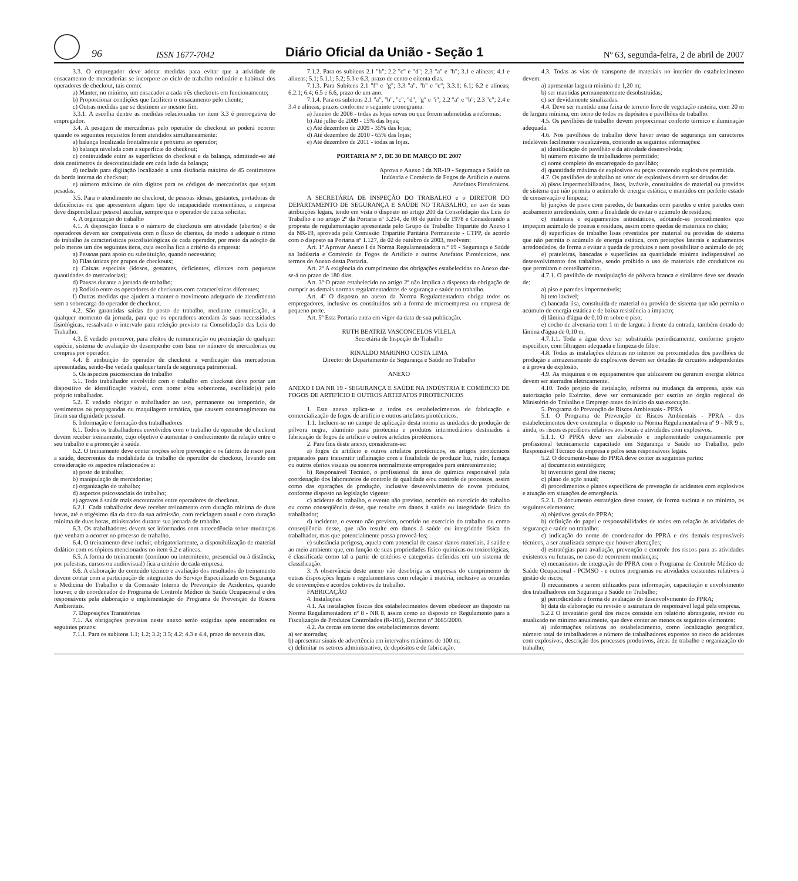96
ISSN 1677-7042
Diário Oficial da União - Seção 1
Nº 63, segunda-feira, 2 de abril de 2007
3.3. O empregador deve adotar medidas para evitar que a atividade de ensacamento de mercadorias se incorpore ao ciclo de trabalho ordinário e habitual dos operadores de checkout, tais como:
a) Manter, no mínimo, um ensacador a cada três checkouts em funcionamento;
b) Proporcionar condições que facilitem o ensacamento pelo cliente;
c) Outras medidas que se destinem ao mesmo fim.
3.3.1. A escolha dentre as medidas relacionadas no item 3.3 é prerrogativa do empregador.
3.4. A pesagem de mercadorias pelo operador de checkout só poderá ocorrer quando os seguintes requisitos forem atendidos simultaneamente:
a) balança localizada frontalmente e próxima ao operador;
b) balança nivelada com a superfície do checkout;
c) continuidade entre as superfícies do checkout e da balança, admitindo-se até dois centímetros de descontinuidade em cada lado da balança;
d) teclado para digitação localizado a uma distância máxima de 45 centímetros da borda interna do checkout;
e) número máximo de oito dígitos para os códigos de mercadorias que sejam pesadas.
3.5. Para o atendimento no checkout, de pessoas idosas, gestantes, portadoras de deficiências ou que apresentem algum tipo de incapacidade momentânea, a empresa deve disponibilizar pessoal auxiliar, sempre que o operador de caixa solicitar.
4. A organização do trabalho
4.1. A disposição física e o número de checkouts em atividade (abertos) e de operadores devem ser compatíveis com o fluxo de clientes, de modo a adequar o ritmo de trabalho às características psicofisiológicas de cada operador, por meio da adoção de pelo menos um dos seguintes itens, cuja escolha fica a critério da empresa:
a) Pessoas para apoio ou substituição, quando necessário;
b) Filas únicas por grupos de checkouts;
c) Caixas especiais (idosos, gestantes, deficientes, clientes com pequenas quantidades de mercadorias);
d) Pausas durante a jornada de trabalho;
e) Rodízio entre os operadores de checkouts com características diferentes;
f) Outras medidas que ajudem a manter o movimento adequado de atendimento sem a sobrecarga do operador de checkout.
4.2. São garantidas saídas do posto de trabalho, mediante comunicação, a qualquer momento da jornada, para que os operadores atendam às suas necessidades fisiológicas, ressalvado o intervalo para refeição previsto na Consolidação das Leis do Trabalho.
4.3. É vedado promover, para efeitos de remuneração ou premiação de qualquer espécie, sistema de avaliação do desempenho com base no número de mercadorias ou compras por operador.
4.4. É atribuição do operador de checkout a verificação das mercadorias apresentadas, sendo-lhe vedada qualquer tarefa de segurança patrimonial.
5. Os aspectos psicossociais do trabalho
5.1. Todo trabalhador envolvido com o trabalho em checkout deve portar um dispositivo de identificação visível, com nome e/ou sobrenome, escolhido(s) pelo próprio trabalhador.
5.2. É vedado obrigar o trabalhador ao uso, permanente ou temporário, de vestimentas ou propagandas ou maquilagem temática, que causem constrangimento ou firam sua dignidade pessoal.
6. Informação e formação dos trabalhadores
6.1. Todos os trabalhadores envolvidos com o trabalho de operador de checkout devem receber treinamento, cujo objetivo é aumentar o conhecimento da relação entre o seu trabalho e a promoção à saúde.
6.2. O treinamento deve conter noções sobre prevenção e os fatores de risco para a saúde, decorrentes da modalidade de trabalho de operador de checkout, levando em consideração os aspectos relacionados a:
a) posto de trabalho;
b) manipulação de mercadorias;
c) organização do trabalho;
d) aspectos psicossociais do trabalho;
e) agravos à saúde mais encontrados entre operadores de checkout.
6.2.1. Cada trabalhador deve receber treinamento com duração mínima de duas horas, até o trigésimo dia da data da sua admissão, com reciclagem anual e com duração mínima de duas horas, ministrados durante sua jornada de trabalho.
6.3. Os trabalhadores devem ser informados com antecedência sobre mudanças que venham a ocorrer no processo de trabalho.
6.4. O treinamento deve incluir, obrigatoriamente, a disponibilização de material didático com os tópicos mencionados no item 6.2 e alíneas.
6.5. A forma do treinamento (contínuo ou intermitente, presencial ou à distância, por palestras, cursos ou audiovisual) fica a critério de cada empresa.
6.6. A elaboração do conteúdo técnico e avaliação dos resultados do treinamento devem contar com a participação de integrantes do Serviço Especializado em Segurança e Medicina do Trabalho e da Comissão Interna de Prevenção de Acidentes, quando houver, e do coordenador do Programa de Controle Médico de Saúde Ocupacional e dos responsáveis pela elaboração e implementação do Programa de Prevenção de Riscos Ambientais.
7. Disposições Transitórias
7.1. As obrigações previstas neste anexo serão exigidas após encerrados os seguintes prazos:
7.1.1. Para os subitens 1.1; 1.2; 3.2; 3.5; 4.2; 4.3 e 4.4, prazo de noventa dias.
7.1.2. Para os subitens 2.1 "h"; 2.2 "c" e "d"; 2.3 "a" e "b"; 3.1 e alíneas; 4.1 e alíneas; 5.1; 5.1.1; 5.2; 5.3 e 6.3, prazo de cento e oitenta dias.
7.1.3. Para Subitens 2.1 "f" e "g"; 3.3 "a", "b" e "c"; 3.3.1; 6.1; 6.2 e alíneas; 6.2.1; 6.4; 6.5 e 6.6, prazo de um ano.
7.1.4. Para os subitens 2.1 "a", "b", "c", "d", "g" e "i"; 2.2 "a" e "b"; 2.3 "c"; 2.4 e 3.4 e alíneas, prazos conforme o seguinte cronograma:
a) Janeiro de 2008 - todas as lojas novas ou que forem submetidas a reformas;
b) Até julho de 2009 - 15% das lojas;
c) Até dezembro de 2009 - 35% das lojas;
d) Até dezembro de 2010 - 65% das lojas;
e) Até dezembro de 2011 - todas as lojas.
PORTARIA Nº 7, DE 30 DE MARÇO DE 2007
Aprova o Anexo I da NR-19 - Segurança e Saúde na Indústria e Comércio de Fogos de Artifício e outros Artefatos Pirotécnicos.
A SECRETÁRIA DE INSPEÇÃO DO TRABALHO e o DIRETOR DO DEPARTAMENTO DE SEGURANÇA E SAÚDE NO TRABALHO, no uso de suas atribuições legais, tendo em vista o disposto no artigo 200 da Consolidação das Leis do Trabalho e no artigo 2º da Portaria nº 3.214, de 08 de junho de 1978 e Considerando a proposta de regulamentação apresentada pelo Grupo de Trabalho Tripartite do Anexo I da NR-19, aprovada pela Comissão Tripartite Paritária Permanente - CTPP, de acordo com o disposto na Portaria nº 1.127, de 02 de outubro de 2003, resolvem:
Art. 1º Aprovar Anexo I da Norma Regulamentadora n.º 19 - Segurança e Saúde na Indústria e Comércio de Fogos de Artifício e outros Artefatos Pirotécnicos, nos termos do Anexo desta Portaria.
Art. 2º A exigência do cumprimento das obrigações estabelecidas no Anexo dar-se-á no prazo de 180 dias.
Art. 3º O prazo estabelecido no artigo 2º não implica a dispensa da obrigação de cumprir as demais normas regulamentadoras de segurança e saúde no trabalho.
Art. 4º O disposto no anexo da Norma Regulamentadora obriga todos os empregadores, inclusive os constituídos sob a forma de microempresa ou empresa de pequeno porte.
Art. 5º Esta Portaria entra em vigor da data de sua publicação.
RUTH BEATRIZ VASCONCELOS VILELA
Secretária de Inspeção do Trabalho
RINALDO MARINHO COSTA LIMA
Director do Departamento de Segurança e Saúde no Trabalho
ANEXO
ANEXO I DA NR 19 - SEGURANÇA E SAÚDE NA INDÚSTRIA E COMÉRCIO DE FOGOS DE ARTIFÍCIO E OUTROS ARTEFATOS PIROTÉCNICOS
1. Este anexo aplica-se a todos os estabelecimentos de fabricação e comercialização de fogos de artifício e outros artefatos pirotécnicos.
1.1. Incluem-se no campo de aplicação desta norma as unidades de produção de pólvora negra, alumínio para pirotecnia e produtos intermediários destinados à fabricação de fogos de artifício e outros artefatos pirotécnicos.
2. Para fins deste anexo, consideram-se:
a) fogos de artifício e outros artefatos pirotécnicos, os artigos pirotécnicos preparados para transmitir inflamação com a finalidade de produzir luz, ruído, fumaça ou outros efeitos visuais ou sonoros normalmente empregados para entretenimento;
b) Responsável Técnico, o profissional da área de química responsável pela coordenação dos laboratórios de controle de qualidade e/ou controle de processos, assim como das operações de produção, inclusive desenvolvimento de novos produtos, conforme disposto na legislação vigente;
c) acidente do trabalho, o evento não previsto, ocorrido no exercício do trabalho ou como conseqüência desse, que resulte em danos à saúde ou integridade física do trabalhador;
d) incidente, o evento não previsto, ocorrido no exercício do trabalho ou como conseqüência desse, que não resulte em danos à saúde ou integridade física do trabalhador, mas que potencialmente possa provocá-los;
e) substância perigosa, aquela com potencial de causar danos materiais, à saúde e ao meio ambiente que, em função de suas propriedades físico-químicas ou toxicológicas, é classificada como tal a partir de critérios e categorias definidas em um sistema de classificação.
3. A observância deste anexo não desobriga as empresas do cumprimento de outras disposições legais e regulamentares com relação à matéria, inclusive as oriundas de convenções e acordos coletivos de trabalho.
FABRICAÇÃO
4. Instalações
4.1. As instalações físicas dos estabelecimentos devem obedecer ao disposto na Norma Regulamentadora nº 8 - NR 8, assim como ao disposto no Regulamento para a Fiscalização de Produtos Controlados (R-105), Decreto nº 3665/2000.
4.2. As cercas em torno dos estabelecimentos devem:
a) ser aterradas;
b) apresentar sinais de advertência em intervalos máximos de 100 m;
c) delimitar os setores administrativo, de depósitos e de fabricação.
4.3. Todas as vias de transporte de materiais no interior do estabelecimento devem:
a) apresentar largura mínima de 1,20 m;
b) ser mantidas permanentemente desobstruídas;
c) ser devidamente sinalizadas.
4.4. Deve ser mantida uma faixa de terreno livre de vegetação rasteira, com 20 m de largura mínima, em torno de todos os depósitos e pavilhões de trabalho.
4.5. Os pavilhões de trabalho devem proporcionar conforto térmico e iluminação adequada.
4.6. Nos pavilhões de trabalho deve haver aviso de segurança em caracteres indeléveis facilmente visualizáveis, contendo as seguintes informações:
a) identificação do pavilhão e da atividade desenvolvida;
b) número máximo de trabalhadores permitido;
c) nome completo do encarregado do pavilhão;
d) quantidade máxima de explosivos ou peças contendo explosivos permitida.
4.7. Os pavilhões de trabalho no setor de explosivos devem ser dotados de:
a) pisos impermeabilizados, lisos, laváveis, constituídos de material ou providos de sistema que não permita o acúmulo de energia estática, e mantidos em perfeito estado de conservação e limpeza;
b) junções de pisos com paredes, de bancadas com paredes e entre paredes com acabamento arredondado, com a finalidade de evitar o acúmulo de resíduos;
c) materiais e equipamentos antiestáticos, adotando-se procedimentos que impeçam acúmulo de poeiras e resíduos, assim como quedas de materiais no chão;
d) superfícies de trabalho lisas revestidas por material ou providas de sistema que não permita o acúmulo de energia estática, com proteções laterais e acabamentos arredondados, de forma a evitar a queda de produtos e nem possibilitar o acúmulo de pó;
e) prateleiras, bancadas e superfícies na quantidade mínima indispensável ao desenvolvimento dos trabalhos, sendo proibido o uso de materiais não condutivos ou que permitam o centelhamento.
4.7.1. O pavilhão de manipulação de pólvora branca e similares deve ser dotado de:
a) piso e paredes impermeáveis;
b) teto lavável;
c) bancada lisa, constituída de material ou provida de sistema que não permita o acúmulo de energia estática e de baixa resistência a impacto;
d) lâmina d'água de 0,10 m sobre o piso;
e) cocho de alvenaria com 1 m de largura à frente da entrada, também dotado de lâmina d'água de 0,10 m.
4.7.1.1. Toda a água deve ser substituída periodicamente, conforme projeto específico, com filtragem adequada e limpeza do filtro.
4.8. Todas as instalações elétricas no interior ou proximidades dos pavilhões de produção e armazenamento de explosivos devem ser dotadas de circuitos independentes e à prova de explosão.
4.9. As máquinas e os equipamentos que utilizarem ou gerarem energia elétrica devem ser aterrados eletricamente.
4.10. Todo projeto de instalação, reforma ou mudança da empresa, após sua autorização pelo Exército, deve ser comunicado por escrito ao órgão regional do Ministério do Trabalho e Emprego antes do início da sua execução.
5. Programa de Prevenção de Riscos Ambientais - PPRA
5.1. O Programa de Prevenção de Riscos Ambientais - PPRA - dos estabelecimentos deve contemplar o disposto na Norma Regulamentadora nº 9 - NR 9 e, ainda, os riscos específicos relativos aos locais e atividades com explosivos.
5.1.1. O PPRA deve ser elaborado e implementado conjuntamente por profissional tecnicamente capacitado em Segurança e Saúde no Trabalho, pelo Responsável Técnico da empresa e pelos seus responsáveis legais.
5.2. O documento-base do PPRA deve conter as seguintes partes:
a) documento estratégico;
b) inventário geral dos riscos;
c) plano de ação anual;
d) procedimentos e planos específicos de prevenção de acidentes com explosivos e atuação em situações de emergência.
5.2.1. O documento estratégico deve conter, de forma sucinta e no mínimo, os seguintes elementos:
a) objetivos gerais do PPRA;
b) definição do papel e responsabilidades de todos em relação às atividades de segurança e saúde no trabalho;
c) indicação do nome do coordenador do PPRA e dos demais responsáveis técnicos, a ser atualizada sempre que houver alterações;
d) estratégias para avaliação, prevenção e controle dos riscos para as atividades existentes ou futuras, no caso de ocorrerem mudanças;
e) mecanismos de integração do PPRA com o Programa de Controle Médico de Saúde Ocupacional - PCMSO - e outros programas ou atividades existentes relativos à gestão de riscos;
f) mecanismos a serem utilizados para informação, capacitação e envolvimento dos trabalhadores em Segurança e Saúde no Trabalho;
g) periodicidade e forma de avaliação do desenvolvimento do PPRA;
h) data da elaboração ou revisão e assinatura do responsável legal pela empresa.
5.2.2 O inventário geral dos riscos consiste em relatório abrangente, revisto ou atualizado no mínimo anualmente, que deve conter ao menos os seguintes elementos:
a) informações relativas ao estabelecimento, como localização geográfica, número total de trabalhadores e número de trabalhadores expostos ao risco de acidentes com explosivos, descrição dos processos produtivos, áreas de trabalho e organização do trabalho;